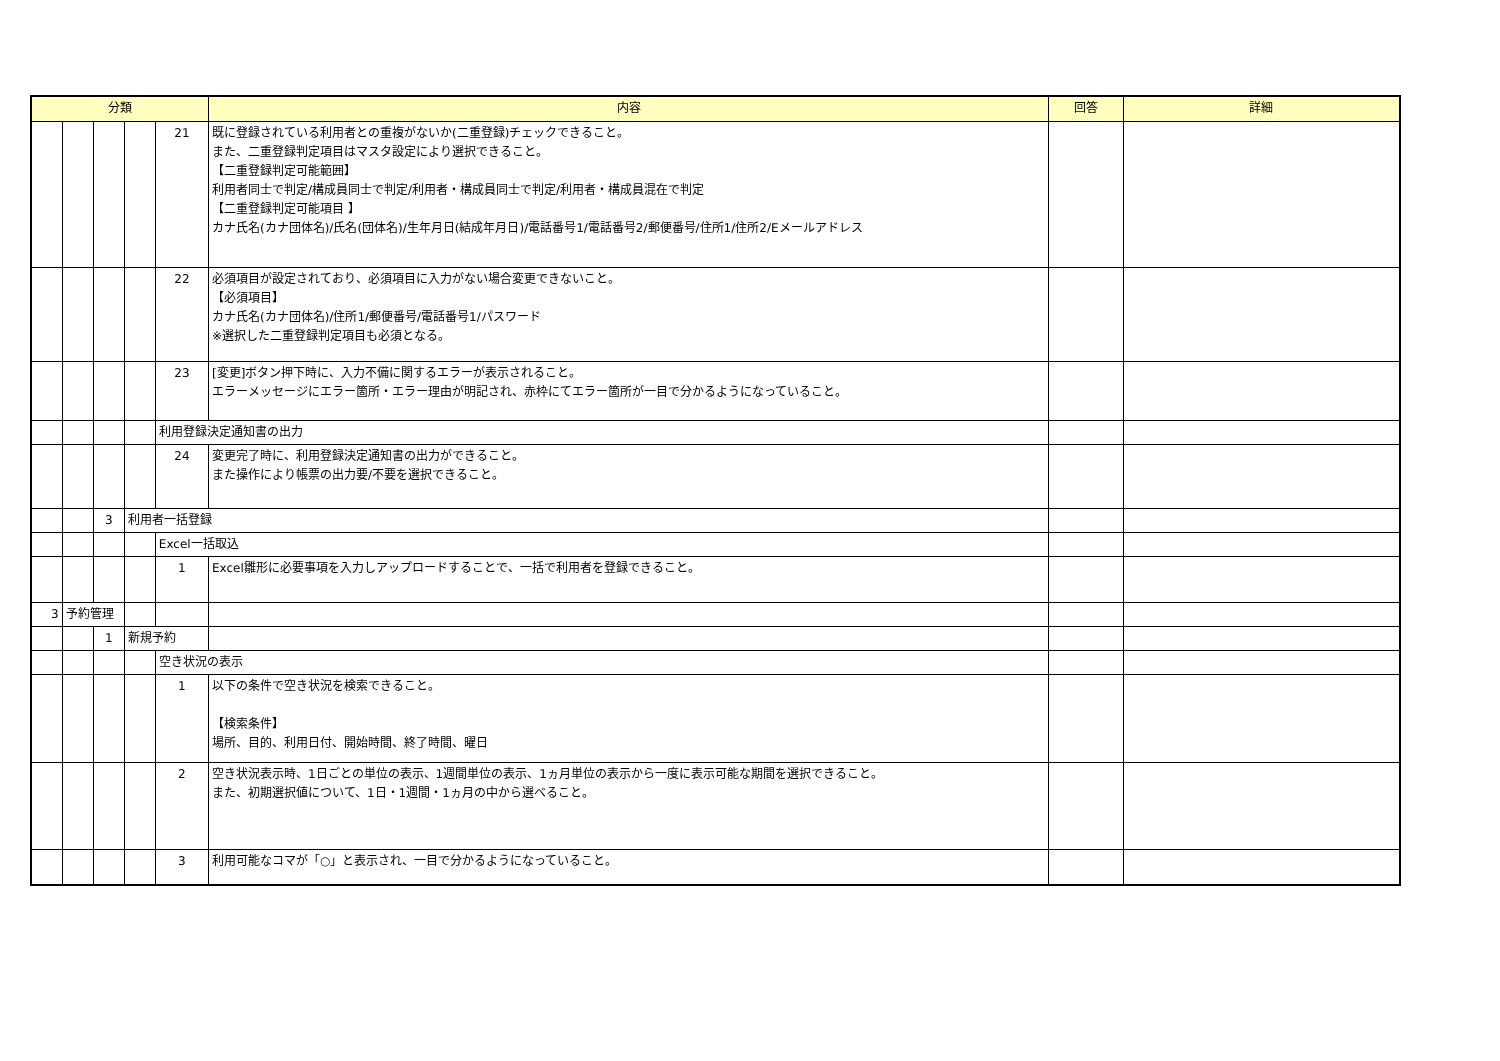| 分類 | | | | | 内容 | 回答 | 詳細 |
| --- | --- | --- | --- | --- | --- | --- | --- |
| | | | | 21 | 既に登録されている利用者との重複がないか(二重登録)チェックできること。 また、二重登録判定項目はマスタ設定により選択できること。 【二重登録判定可能範囲】 利用者同士で判定/構成員同士で判定/利用者・構成員同士で判定/利用者・構成員混在で判定 【二重登録判定可能項目 】 カナ氏名(カナ団体名)/氏名(団体名)/生年月日(結成年月日)/電話番号1/電話番号2/郵便番号/住所1/住所2/Eメールアドレス | | |
| | | | | 22 | 必須項目が設定されており、必須項目に入力がない場合変更できないこと。 【必須項目】 カナ氏名(カナ団体名)/住所1/郵便番号/電話番号1/パスワード ※選択した二重登録判定項目も必須となる。 | | |
| | | | | 23 | [変更]ボタン押下時に、入力不備に関するエラーが表示されること。 エラーメッセージにエラー箇所・エラー理由が明記され、赤枠にてエラー箇所が一目で分かるようになっていること。 | | |
| | | | | 利用登録決定通知書の出力 | | | |
| | | | | 24 | 変更完了時に、利用登録決定通知書の出力ができること。 また操作により帳票の出力要/不要を選択できること。 | | |
| | | 3 | 利用者一括登録 | | | | |
| | | | | Excel一括取込 | | | |
| | | | | 1 | Excel雛形に必要事項を入力しアップロードすることで、一括で利用者を登録できること。 | | |
| 3 | 予約管理 | | | | | | |
| | | 1 | 新規予約 | | | | |
| | | | | 空き状況の表示 | | | |
| | | | | 1 | 以下の条件で空き状況を検索できること。 【検索条件】 場所、目的、利用日付、開始時間、終了時間、曜日 | | |
| | | | | 2 | 空き状況表示時、1日ごとの単位の表示、1週間単位の表示、1ヵ月単位の表示から一度に表示可能な期間を選択できること。 また、初期選択値について、1日・1週間・1ヵ月の中から選べること。 | | |
| | | | | 3 | 利用可能なコマが「○」と表示され、一目で分かるようになっていること。 | | |